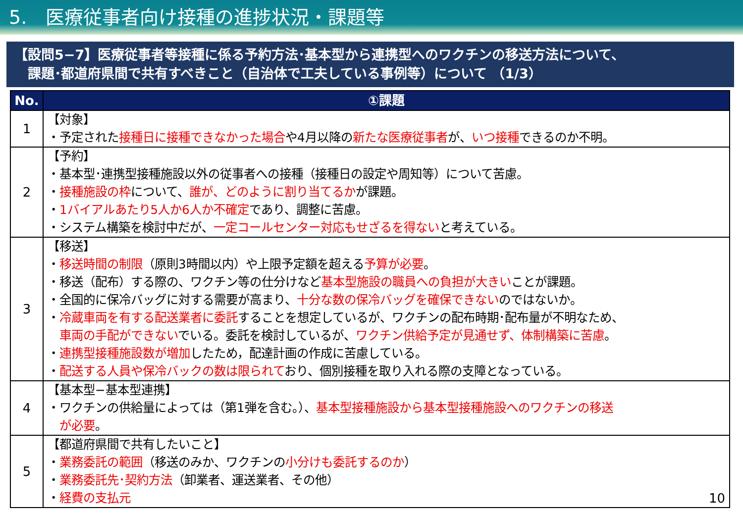5.　医療従事者向け接種の進捗状況・課題等
【設問5−7】医療従事者等接種に係る予約方法･基本型から連携型へのワクチンの移送方法について、
　課題･都道府県間で共有すべきこと（自治体で工夫している事例等）について （1/3）
| No. | ①課題 |
| --- | --- |
| 1 | 【対象】 ・予定された 接種日に接種できなかった場合 や4月以降の 新たな医療従事者 が、 いつ接種 できるのか不明。 |
| 2 | 【予約】 ・基本型･連携型接種施設以外の従事者への接種（接種日の設定や周知等）について苦慮。 ・ 接種施設の枠 について、 誰が、どのように割り当てるか が課題。 ・ 1バイアルあたり5人か6人か不確定 であり、調整に苦慮。 ・システム構築を検討中だが、 一定コールセンター対応もせざるを得ない と考えている。 |
| 3 | 【移送】 ・ 移送時間の制限 （原則3時間以内）や上限予定額を超える 予算が必要 。 ・移送（配布）する際の、ワクチン等の仕分けなど 基本型施設の職員への負担が大きい ことが課題。 ・全国的に保冷バッグに対する需要が高まり、 十分な数の保冷バッグを確保できない のではないか。 ・ 冷蔵車両を有する配送業者に委託 することを想定しているが、ワクチンの配布時期･配布量が不明なため、 車両の手配ができない でいる。委託を検討しているが、 ワクチン供給予定が見通せず、体制構築に苦慮 。 ・ 連携型接種施設数が増加 したため，配達計画の作成に苦慮している。 ・ 配送する人員や保冷バックの数は限られて おり、個別接種を取り入れる際の支障となっている。 |
| 4 | 【基本型−基本型連携】 ・ワクチンの供給量によっては（第1弾を含む。）、 基本型接種施設から基本型接種施設へのワクチンの移送 が必要 。 |
| 5 | 【都道府県間で共有したいこと】 ・ 業務委託の範囲 （移送のみか、ワクチンの 小分けも委託するのか ） ・ 業務委託先･契約方法 （卸業者、運送業者、その他） ・ 経費の支払元 10 |